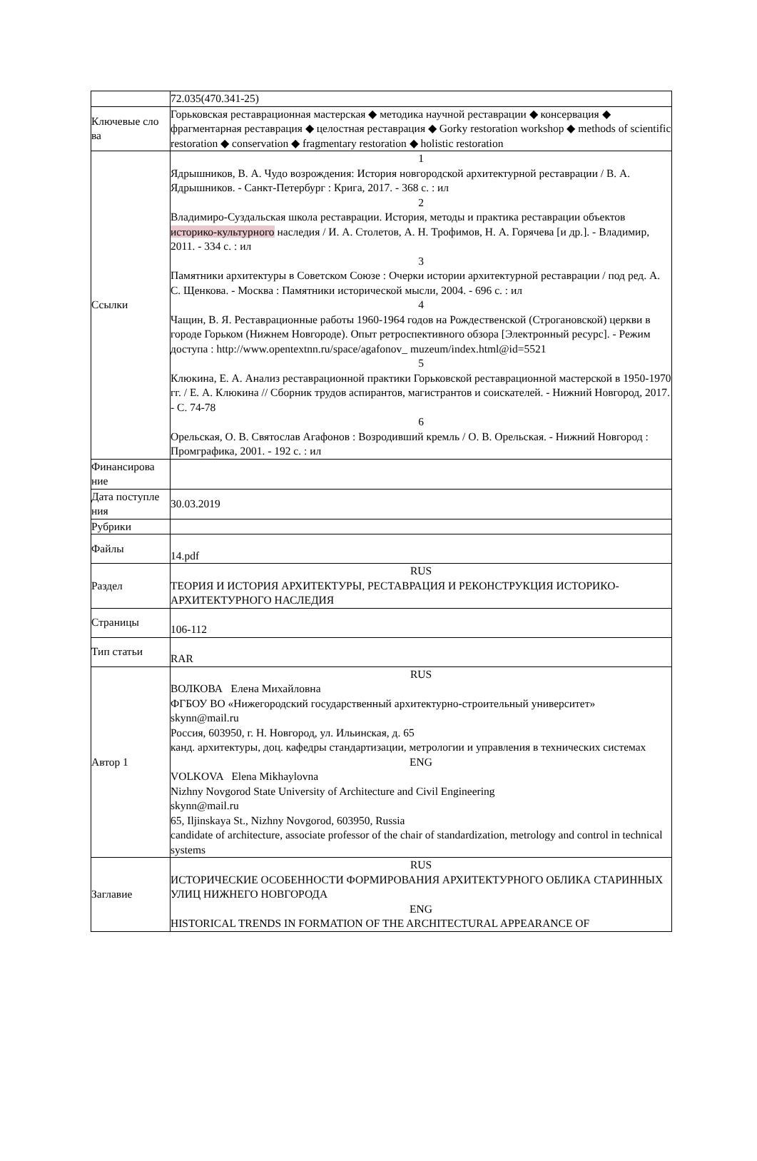| | 72.035(470.341-25) |
| Ключевые сло ва | Горьковская реставрационная мастерская ◆ методика научной реставрации ◆ консервация ◆ фрагментарная реставрация ◆ целостная реставрация ◆ Gorky restoration workshop ◆ methods of scientific restoration ◆ conservation ◆ fragmentary restoration ◆ holistic restoration |
| Ссылки | 1 Ядрышников, В. А. Чудо возрождения: История новгородской архитектурной реставрации / В. А. Ядрышников. - Санкт-Петербург : Крига, 2017. - 368 с. : ил 2 Владимиро-Суздальская школа реставрации. История, методы и практика реставрации объектов историко-культурного наследия / И. А. Столетов, А. Н. Трофимов, Н. А. Горячева [и др.]. - Владимир, 2011. - 334 с. : ил 3 Памятники архитектуры в Советском Союзе : Очерки истории архитектурной реставрации / под ред. А. С. Щенкова. - Москва : Памятники исторической мысли, 2004. - 696 с. : ил 4 Чащин, В. Я. Реставрационные работы 1960-1964 годов на Рождественской (Строгановской) церкви в городе Горьком (Нижнем Новгороде). Опыт ретроспективного обзора [Электронный ресурс]. - Режим доступа : http://www.opentextnn.ru/space/agafonov_ muzeum/index.html@id=5521 5 Клюкина, Е. А. Анализ реставрационной практики Горьковской реставрационной мастерской в 1950-1970 гг. / Е. А. Клюкина // Сборник трудов аспирантов, магистрантов и соискателей. - Нижний Новгород, 2017. - С. 74-78 6 Орельская, О. В. Святослав Агафонов : Возродивший кремль / О. В. Орельская. - Нижний Новгород : Промграфика, 2001. - 192 с. : ил |
| Финансирова ние | |
| Дата поступле ния | 30.03.2019 |
| Рубрики | |
| Файлы | 14.pdf |
| Раздел | RUS ТЕОРИЯ И ИСТОРИЯ АРХИТЕКТУРЫ, РЕСТАВРАЦИЯ И РЕКОНСТРУКЦИЯ ИСТОРИКО-АРХИТЕКТУРНОГО НАСЛЕДИЯ |
| Страницы | 106-112 |
| Тип статьи | RAR |
| Автор 1 | RUS ВОЛКОВА Елена Михайловна ФГБОУ ВО «Нижегородский государственный архитектурно-строительный университет» skynn@mail.ru Россия, 603950, г. Н. Новгород, ул. Ильинская, д. 65 канд. архитектуры, доц. кафедры стандартизации, метрологии и управления в технических системах ENG VOLKOVA Elena Mikhaylovna Nizhny Novgorod State University of Architecture and Civil Engineering skynn@mail.ru 65, Iljinskaya St., Nizhny Novgorod, 603950, Russia candidate of architecture, associate professor of the chair of standardization, metrology and control in technical systems |
| Заглавие | RUS ИСТОРИЧЕСКИЕ ОСОБЕННОСТИ ФОРМИРОВАНИЯ АРХИТЕКТУРНОГО ОБЛИКА СТАРИННЫХ УЛИЦ НИЖНЕГО НОВГОРОДА ENG HISTORICAL TRENDS IN FORMATION OF THE ARCHITECTURAL APPEARANCE OF |